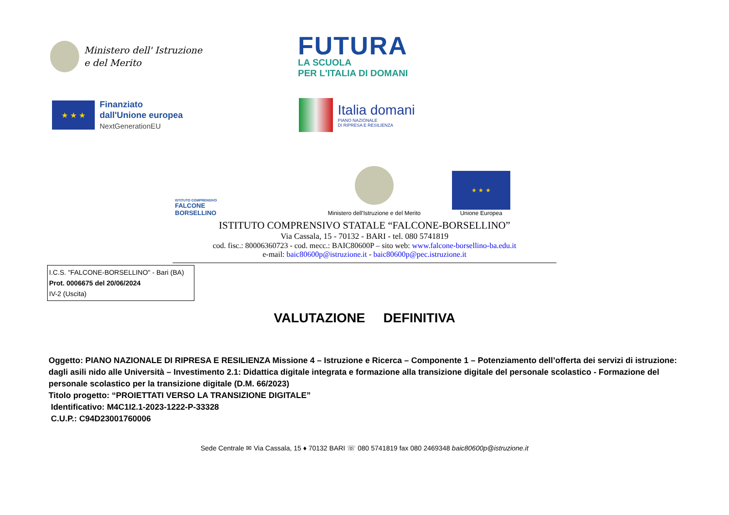Ministero dell' Istruzione
e del Merito
FUTURA
LA SCUOLA
PER L'ITALIA DI DOMANI
★ ★ ★
Finanziato
dall'Unione europea
NextGenerationEU
Italia domani
PIANO NAZIONALE
DI RIPRESA E RESILIENZA
ISTITUTO COMPRENSIVO
FALCONE
BORSELLINO
Ministero dell'Istruzione e del Merito
★ ★ ★
Unione Europea
ISTITUTO COMPRENSIVO STATALE “FALCONE-BORSELLINO”
Via Cassala, 15 - 70132 - BARI - tel. 080 5741819
cod. fisc.: 80006360723 - cod. mecc.: BAIC80600P – sito web: www.falcone-borsellino-ba.edu.it
e-mail: baic80600p@istruzione.it - baic80600p@pec.istruzione.it
I.C.S. "FALCONE-BORSELLINO" - Bari (BA)
Prot. 0006675 del 20/06/2024
IV-2 (Uscita)
VALUTAZIONE DEFINITIVA
Oggetto: PIANO NAZIONALE DI RIPRESA E RESILIENZA Missione 4 – Istruzione e Ricerca – Componente 1 – Potenziamento dell’offerta dei servizi di istruzione: dagli asili nido alle Università – Investimento 2.1: Didattica digitale integrata e formazione alla transizione digitale del personale scolastico - Formazione del personale scolastico per la transizione digitale (D.M. 66/2023)
Titolo progetto: “PROIETTATI VERSO LA TRANSIZIONE DIGITALE”
Identificativo: M4C1I2.1-2023-1222-P-33328
C.U.P.: C94D23001760006
Sede Centrale ✉ Via Cassala, 15 ♦ 70132 BARI ☏ 080 5741819 fax 080 2469348 baic80600p@istruzione.it